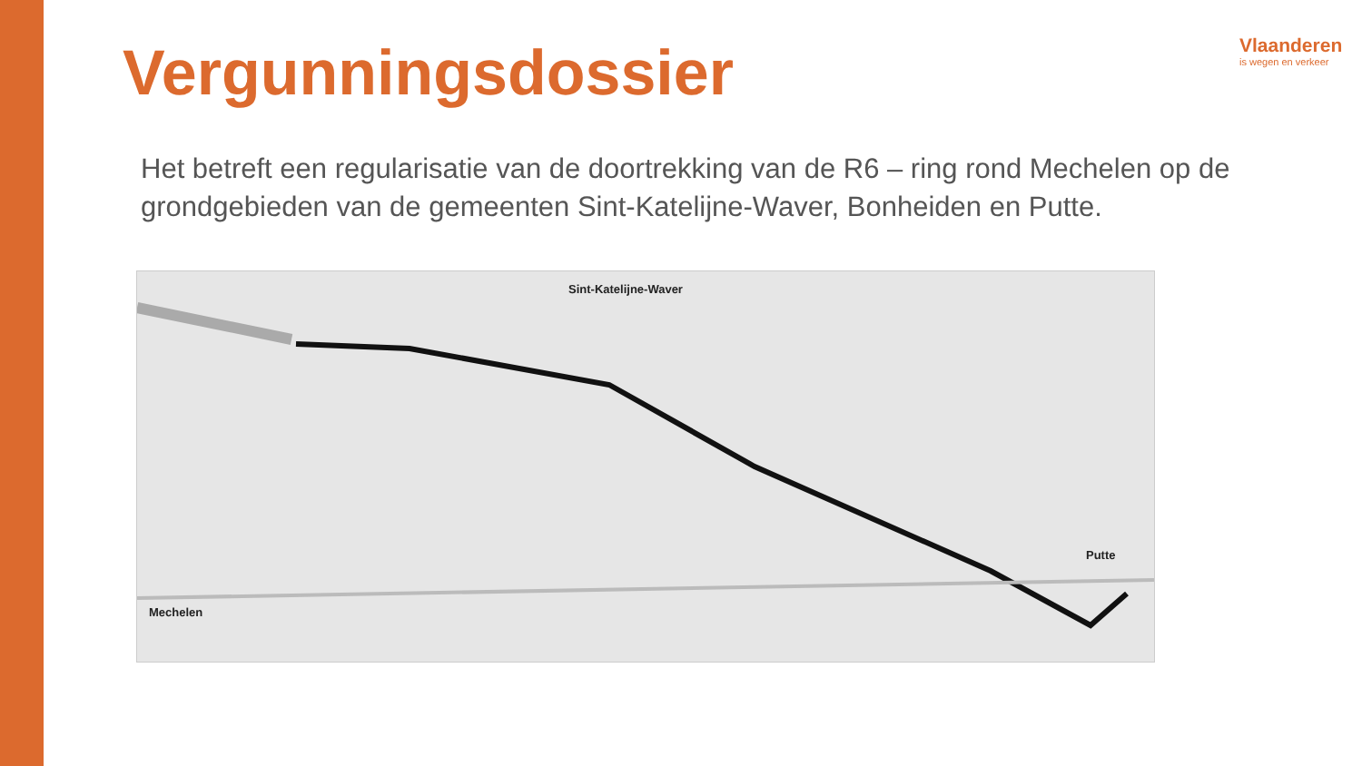Vergunningsdossier
Vlaanderen
is wegen en verkeer
Het betreft een regularisatie van de doortrekking van de R6 – ring rond Mechelen op de grondgebieden van de gemeenten Sint-Katelijne-Waver, Bonheiden en Putte.
Sint-Katelijne-Waver
Putte
Mechelen